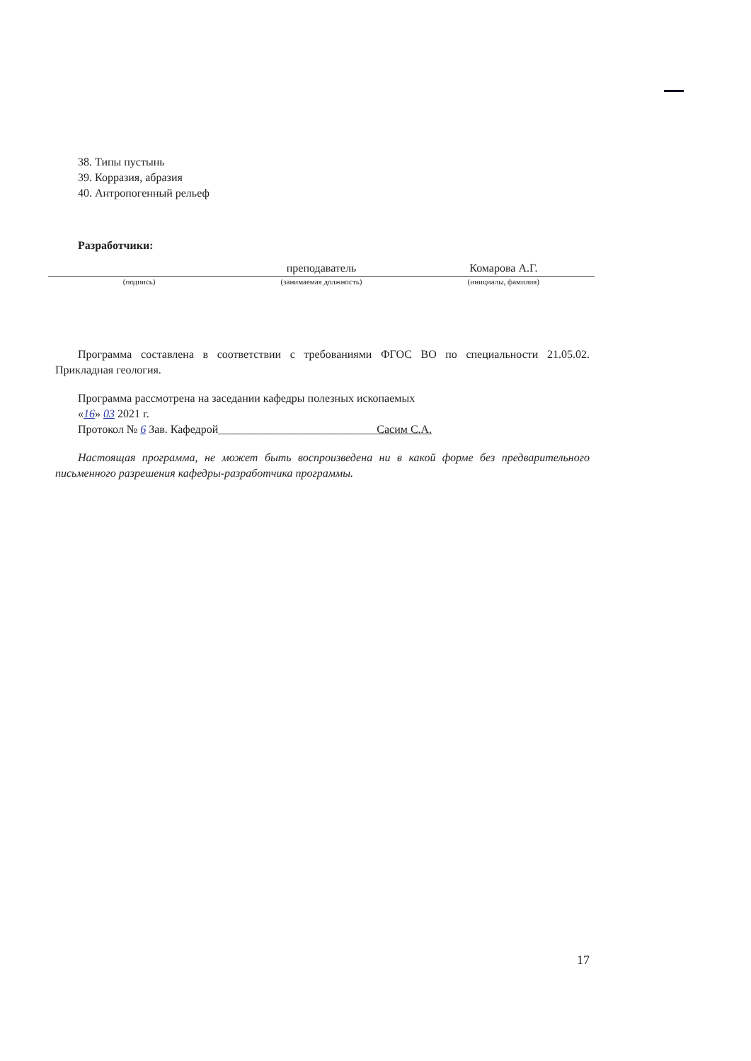38. Типы пустынь
39. Корразия, абразия
40. Антропогенный рельеф
Разработчики:
преподаватель Комарова А.Г.
(подпись) (занимаемая должность) (инициалы, фамилия)
Программа составлена в соответствии с требованиями ФГОС ВО по специальности 21.05.02. Прикладная геология.
Программа рассмотрена на заседании кафедры полезных ископаемых
«16» 03 2021 г.
Протокол № 6 Зав. Кафедрой____________________________Сасим С.А.
Настоящая программа, не может быть воспроизведена ни в какой форме без предварительного письменного разрешения кафедры-разработчика программы.
17